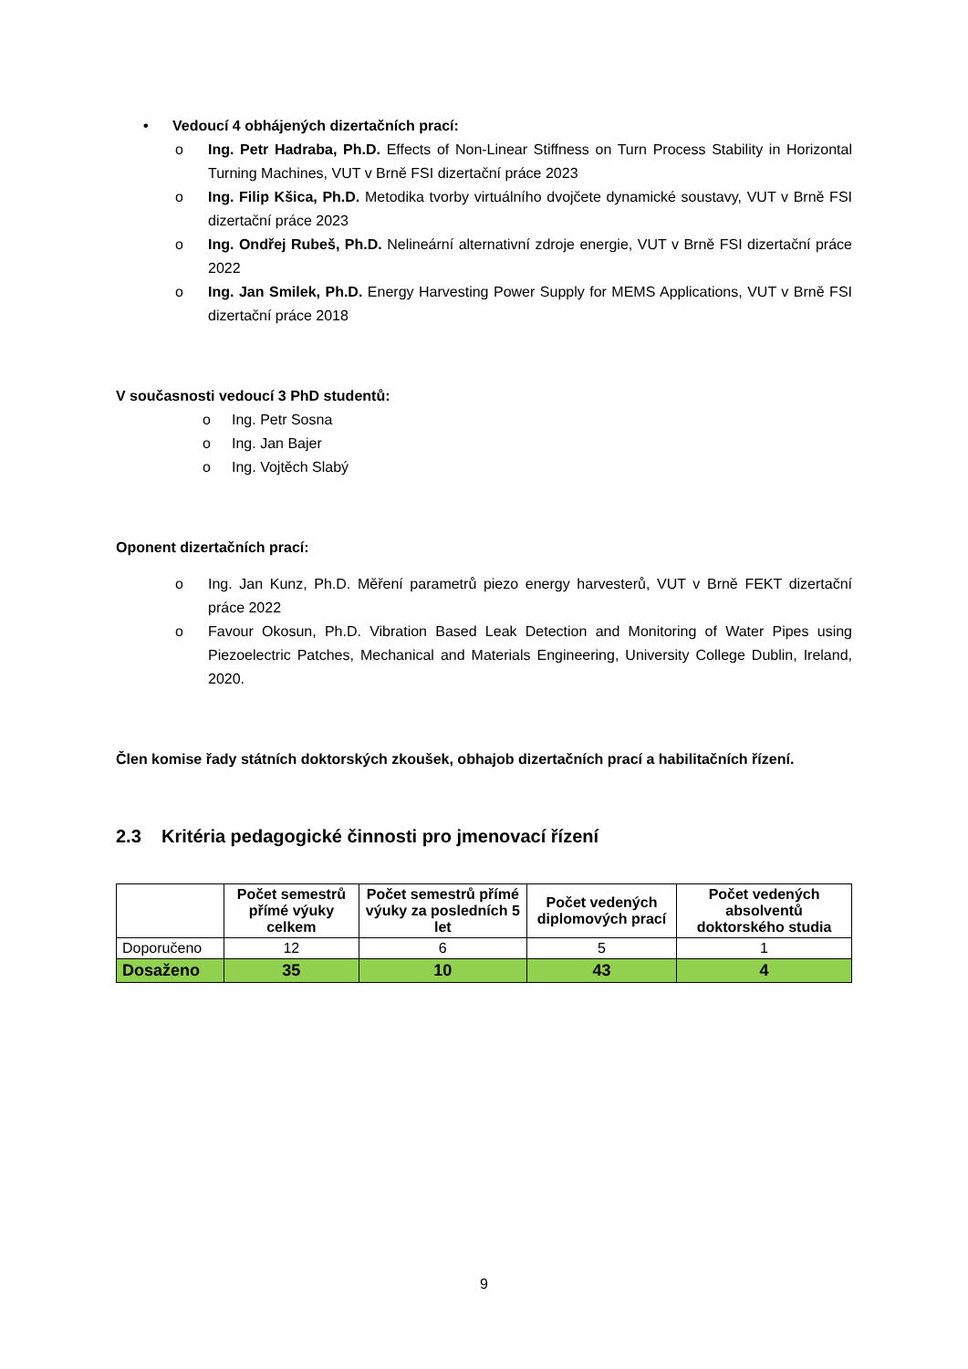• Vedoucí 4 obhájených dizertačních prací:
o Ing. Petr Hadraba, Ph.D. Effects of Non-Linear Stiffness on Turn Process Stability in Horizontal Turning Machines, VUT v Brně FSI dizertační práce 2023
o Ing. Filip Kšica, Ph.D. Metodika tvorby virtuálního dvojčete dynamické soustavy, VUT v Brně FSI dizertační práce 2023
o Ing. Ondřej Rubeš, Ph.D. Nelineární alternativní zdroje energie, VUT v Brně FSI dizertační práce 2022
o Ing. Jan Smilek, Ph.D. Energy Harvesting Power Supply for MEMS Applications, VUT v Brně FSI dizertační práce 2018
V současnosti vedoucí 3 PhD studentů:
o Ing. Petr Sosna
o Ing. Jan Bajer
o Ing. Vojtěch Slabý
Oponent dizertačních prací:
o Ing. Jan Kunz, Ph.D. Měření parametrů piezo energy harvesterů, VUT v Brně FEKT dizertační práce 2022
o Favour Okosun, Ph.D. Vibration Based Leak Detection and Monitoring of Water Pipes using Piezoelectric Patches, Mechanical and Materials Engineering, University College Dublin, Ireland, 2020.
Člen komise řady státních doktorských zkoušek, obhajob dizertačních prací a habilitačních řízení.
2.3 Kritéria pedagogické činnosti pro jmenovací řízení
| | Počet semestrů přímé výuky celkem | Počet semestrů přímé výuky za posledních 5 let | Počet vedených diplomových prací | Počet vedených absolventů doktorského studia |
| --- | --- | --- | --- | --- |
| Doporučeno | 12 | 6 | 5 | 1 |
| Dosaženo | 35 | 10 | 43 | 4 |
9